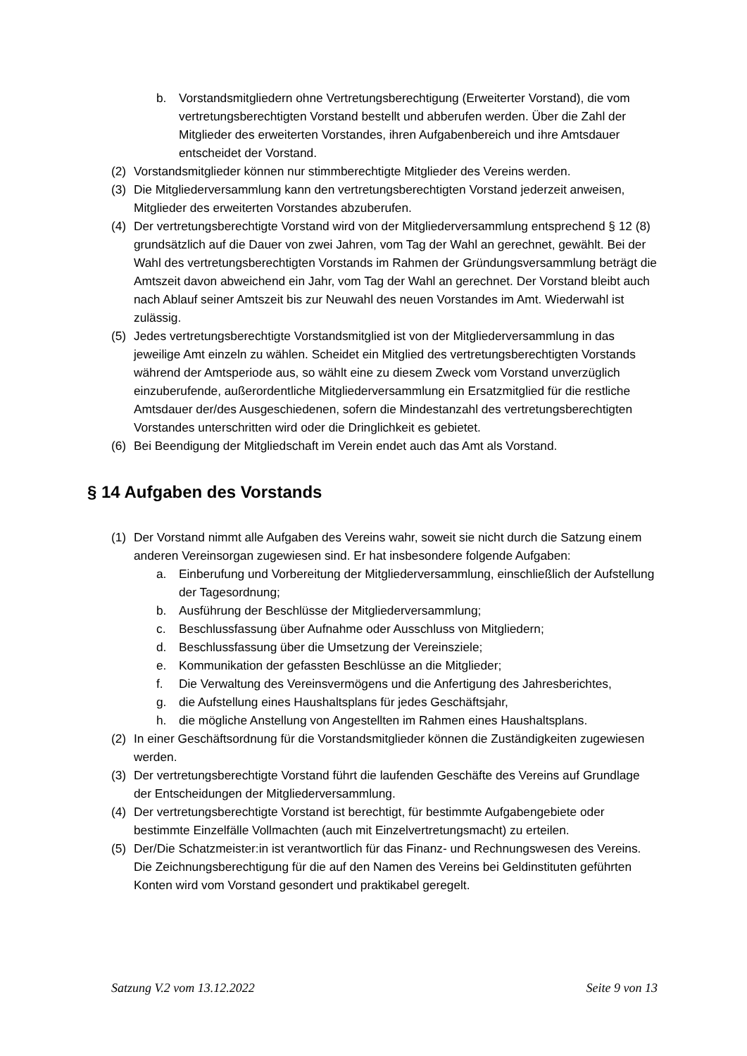b. Vorstandsmitgliedern ohne Vertretungsberechtigung (Erweiterter Vorstand), die vom vertretungsberechtigten Vorstand bestellt und abberufen werden. Über die Zahl der Mitglieder des erweiterten Vorstandes, ihren Aufgabenbereich und ihre Amtsdauer entscheidet der Vorstand.
(2) Vorstandsmitglieder können nur stimmberechtigte Mitglieder des Vereins werden.
(3) Die Mitgliederversammlung kann den vertretungsberechtigten Vorstand jederzeit anweisen, Mitglieder des erweiterten Vorstandes abzuberufen.
(4) Der vertretungsberechtigte Vorstand wird von der Mitgliederversammlung entsprechend § 12 (8) grundsätzlich auf die Dauer von zwei Jahren, vom Tag der Wahl an gerechnet, gewählt. Bei der Wahl des vertretungsberechtigten Vorstands im Rahmen der Gründungsversammlung beträgt die Amtszeit davon abweichend ein Jahr, vom Tag der Wahl an gerechnet. Der Vorstand bleibt auch nach Ablauf seiner Amtszeit bis zur Neuwahl des neuen Vorstandes im Amt. Wiederwahl ist zulässig.
(5) Jedes vertretungsberechtigte Vorstandsmitglied ist von der Mitgliederversammlung in das jeweilige Amt einzeln zu wählen. Scheidet ein Mitglied des vertretungsberechtigten Vorstands während der Amtsperiode aus, so wählt eine zu diesem Zweck vom Vorstand unverzüglich einzuberufende, außerordentliche Mitgliederversammlung ein Ersatzmitglied für die restliche Amtsdauer der/des Ausgeschiedenen, sofern die Mindestanzahl des vertretungsberechtigten Vorstandes unterschritten wird oder die Dringlichkeit es gebietet.
(6) Bei Beendigung der Mitgliedschaft im Verein endet auch das Amt als Vorstand.
§ 14 Aufgaben des Vorstands
(1) Der Vorstand nimmt alle Aufgaben des Vereins wahr, soweit sie nicht durch die Satzung einem anderen Vereinsorgan zugewiesen sind. Er hat insbesondere folgende Aufgaben:
a. Einberufung und Vorbereitung der Mitgliederversammlung, einschließlich der Aufstellung der Tagesordnung;
b. Ausführung der Beschlüsse der Mitgliederversammlung;
c. Beschlussfassung über Aufnahme oder Ausschluss von Mitgliedern;
d. Beschlussfassung über die Umsetzung der Vereinsziele;
e. Kommunikation der gefassten Beschlüsse an die Mitglieder;
f. Die Verwaltung des Vereinsvermögens und die Anfertigung des Jahresberichtes,
g. die Aufstellung eines Haushaltsplans für jedes Geschäftsjahr,
h. die mögliche Anstellung von Angestellten im Rahmen eines Haushaltsplans.
(2) In einer Geschäftsordnung für die Vorstandsmitglieder können die Zuständigkeiten zugewiesen werden.
(3) Der vertretungsberechtigte Vorstand führt die laufenden Geschäfte des Vereins auf Grundlage der Entscheidungen der Mitgliederversammlung.
(4) Der vertretungsberechtigte Vorstand ist berechtigt, für bestimmte Aufgabengebiete oder bestimmte Einzelfälle Vollmachten (auch mit Einzelvertretungsmacht) zu erteilen.
(5) Der/Die Schatzmeister:in ist verantwortlich für das Finanz- und Rechnungswesen des Vereins. Die Zeichnungsberechtigung für die auf den Namen des Vereins bei Geldinstituten geführten Konten wird vom Vorstand gesondert und praktikabel geregelt.
Satzung V.2 vom 13.12.2022 Seite 9 von 13